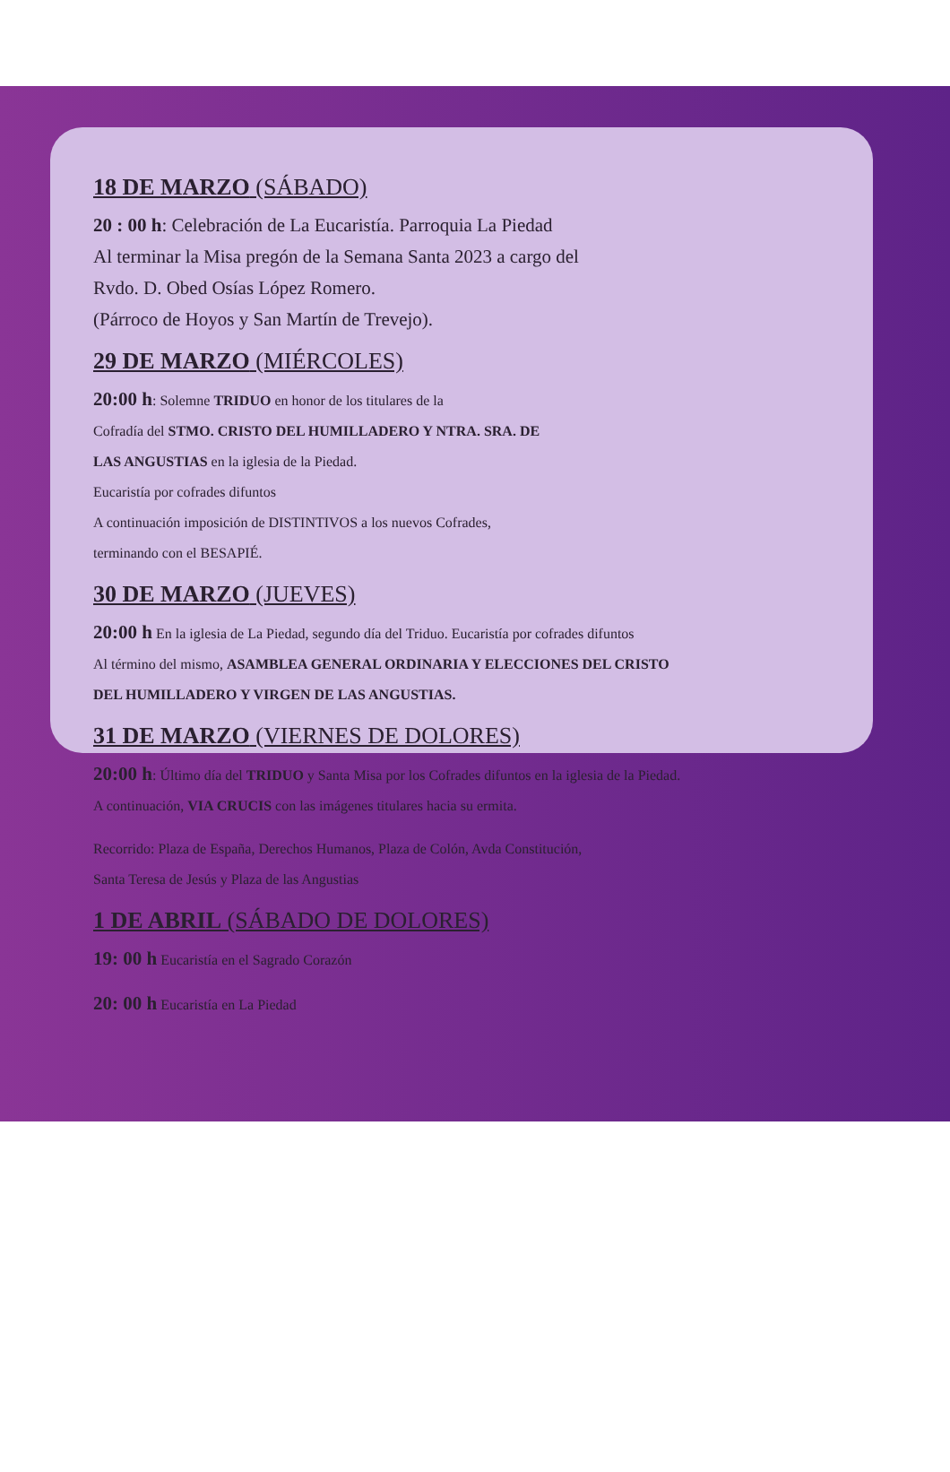18 DE MARZO (SÁBADO)
20 : 00 h: Celebración de La Eucaristía. Parroquia La Piedad
Al terminar la Misa pregón de la Semana Santa 2023 a cargo del
Rvdo. D. Obed Osías López Romero.
(Párroco de Hoyos y San Martín de Trevejo).
29 DE MARZO (MIÉRCOLES)
20:00 h: Solemne TRIDUO en honor de los titulares de la
Cofradía del STMO. CRISTO DEL HUMILLADERO Y NTRA. SRA. DE
LAS ANGUSTIAS en la iglesia de la Piedad.
Eucaristía por cofrades difuntos
A continuación imposición de DISTINTIVOS a los nuevos Cofrades,
terminando con el BESAPIÉ.
30 DE MARZO (JUEVES)
20:00 h En la iglesia de La Piedad, segundo día del Triduo. Eucaristía por cofrades difuntos
Al término del mismo, ASAMBLEA GENERAL ORDINARIA Y ELECCIONES DEL CRISTO
DEL HUMILLADERO Y VIRGEN DE LAS ANGUSTIAS.
31 DE MARZO (VIERNES DE DOLORES)
20:00 h: Último día del TRIDUO y Santa Misa por los Cofrades difuntos en la iglesia de la Piedad.
A continuación, VIA CRUCIS con las imágenes titulares hacia su ermita.
Recorrido: Plaza de España, Derechos Humanos, Plaza de Colón, Avda Constitución,
Santa Teresa de Jesús y Plaza de las Angustias
1 DE ABRIL (SÁBADO DE DOLORES)
19: 00 h Eucaristía en el Sagrado Corazón
20: 00 h Eucaristía en La Piedad